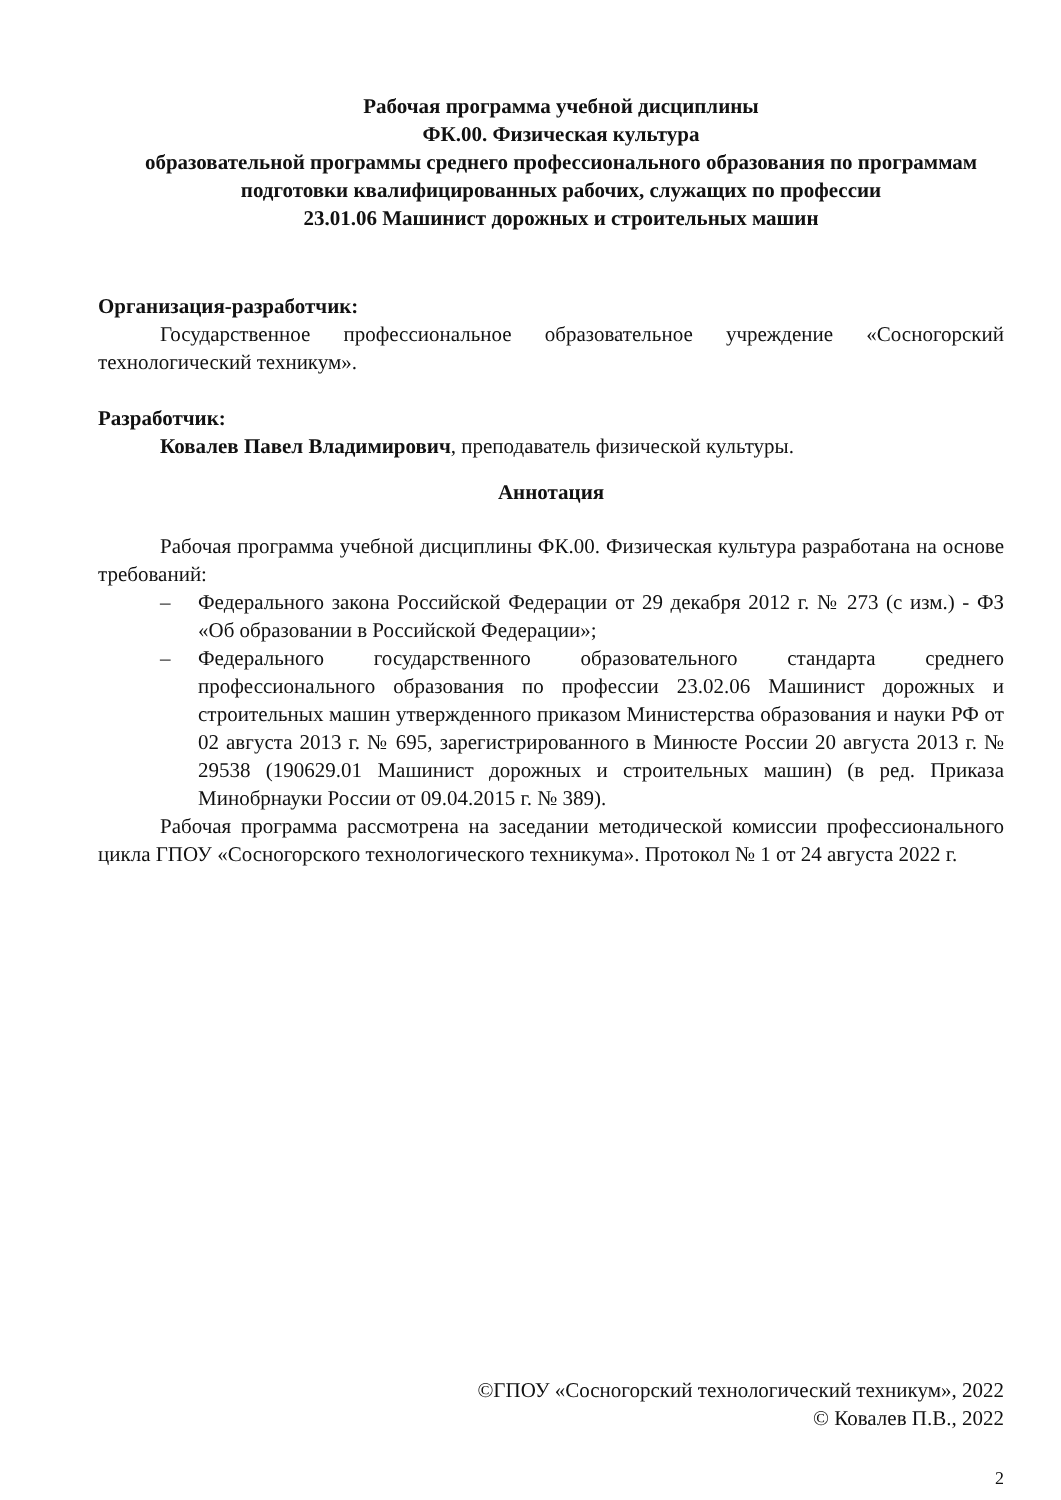Рабочая программа учебной дисциплины
ФК.00. Физическая культура
образовательной программы среднего профессионального образования по программам подготовки квалифицированных рабочих, служащих по профессии
23.01.06 Машинист дорожных и строительных машин
Организация-разработчик:
Государственное профессиональное образовательное учреждение «Сосногорский технологический техникум».
Разработчик:
Ковалев Павел Владимирович, преподаватель физической культуры.
Аннотация
Рабочая программа учебной дисциплины ФК.00. Физическая культура разработана на основе требований:
– Федерального закона Российской Федерации от 29 декабря 2012 г. № 273 (с изм.) - ФЗ «Об образовании в Российской Федерации»;
– Федерального государственного образовательного стандарта среднего профессионального образования по профессии 23.02.06 Машинист дорожных и строительных машин утвержденного приказом Министерства образования и науки РФ от 02 августа 2013 г. № 695, зарегистрированного в Минюсте России 20 августа 2013 г. № 29538 (190629.01 Машинист дорожных и строительных машин) (в ред. Приказа Минобрнауки России от 09.04.2015 г. № 389).
Рабочая программа рассмотрена на заседании методической комиссии профессионального цикла ГПОУ «Сосногорского технологического техникума». Протокол № 1 от 24 августа 2022 г.
©ГПОУ «Сосногорский технологический техникум», 2022
© Ковалев П.В., 2022
2